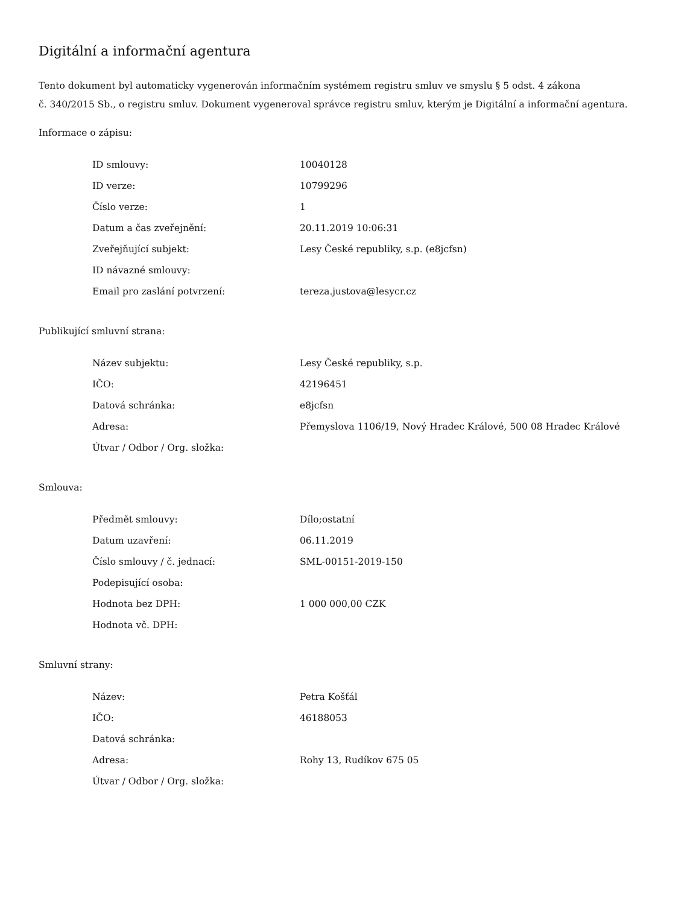Digitální a informační agentura
Tento dokument byl automaticky vygenerován informačním systémem registru smluv ve smyslu § 5 odst. 4 zákona
č. 340/2015 Sb., o registru smluv. Dokument vygeneroval správce registru smluv, kterým je Digitální a informační agentura.
Informace o zápisu:
| ID smlouvy: | 10040128 |
| ID verze: | 10799296 |
| Číslo verze: | 1 |
| Datum a čas zveřejnění: | 20.11.2019 10:06:31 |
| Zveřejňující subjekt: | Lesy České republiky, s.p. (e8jcfsn) |
| ID návazné smlouvy: | |
| Email pro zaslání potvrzení: | tereza.justova@lesycr.cz |
Publikující smluvní strana:
| Název subjektu: | Lesy České republiky, s.p. |
| IČO: | 42196451 |
| Datová schránka: | e8jcfsn |
| Adresa: | Přemyslova 1106/19, Nový Hradec Králové, 500 08 Hradec Králové |
| Útvar / Odbor / Org. složka: | |
Smlouva:
| Předmět smlouvy: | Dílo;ostatní |
| Datum uzavření: | 06.11.2019 |
| Číslo smlouvy / č. jednací: | SML-00151-2019-150 |
| Podepisující osoba: | |
| Hodnota bez DPH: | 1 000 000,00 CZK |
| Hodnota vč. DPH: | |
Smluvní strany:
| Název: | Petra Košťál |
| IČO: | 46188053 |
| Datová schránka: | |
| Adresa: | Rohy 13, Rudíkov 675 05 |
| Útvar / Odbor / Org. složka: | |